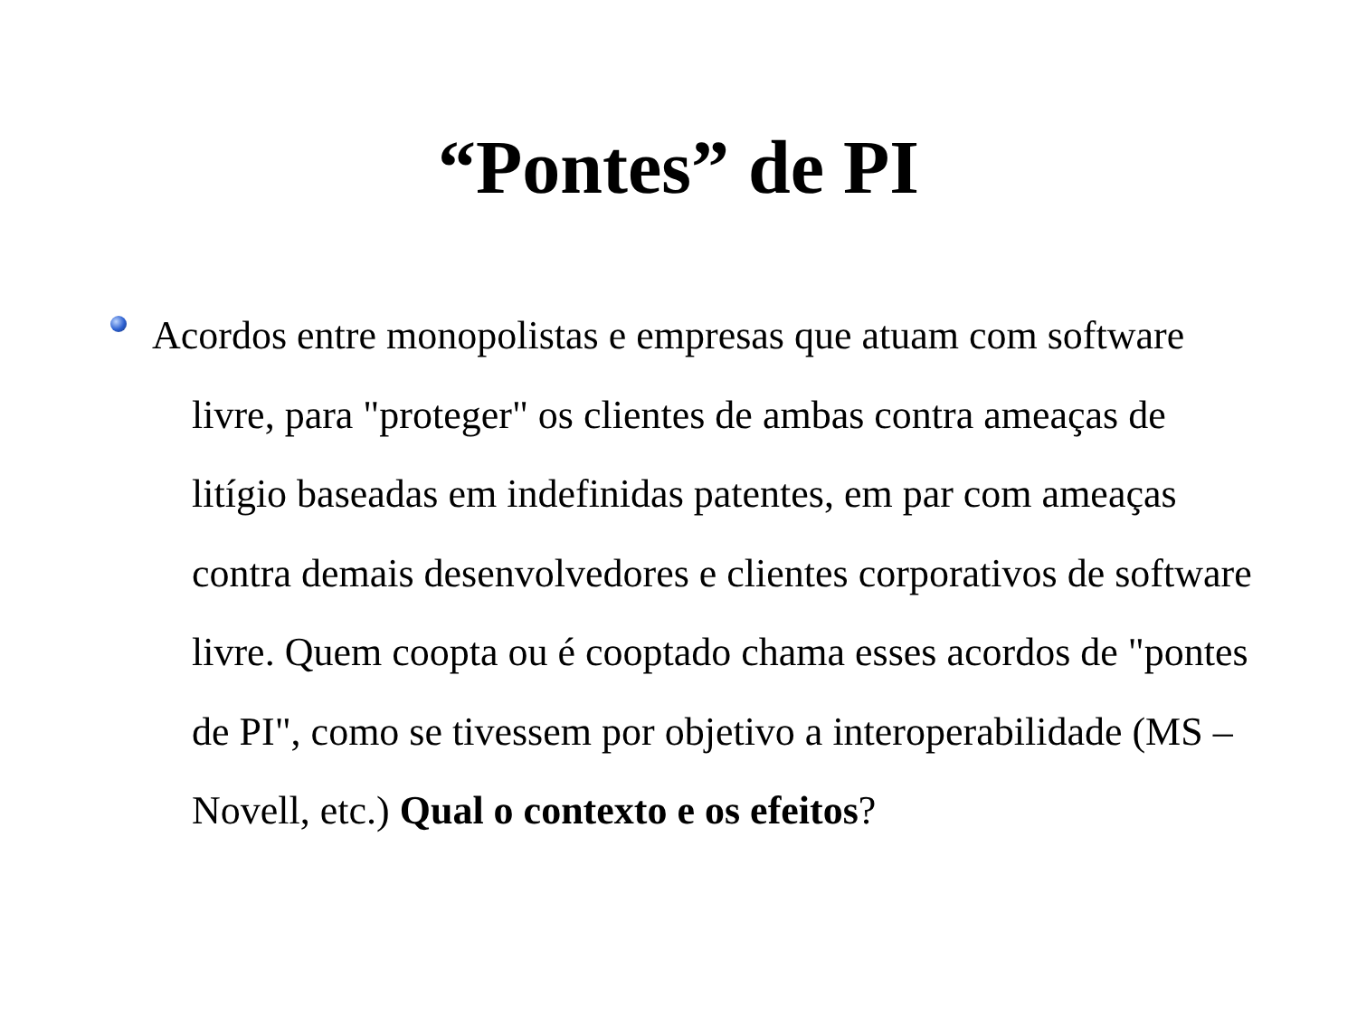“Pontes” de PI
Acordos entre monopolistas e empresas que atuam com software livre, para "proteger" os clientes de ambas contra ameaças de litígio baseadas em indefinidas patentes, em par com ameaças contra demais desenvolvedores e clientes corporativos de software livre. Quem coopta ou é cooptado chama esses acordos de "pontes de PI", como se tivessem por objetivo a interoperabilidade (MS – Novell, etc.) Qual o contexto e os efeitos?